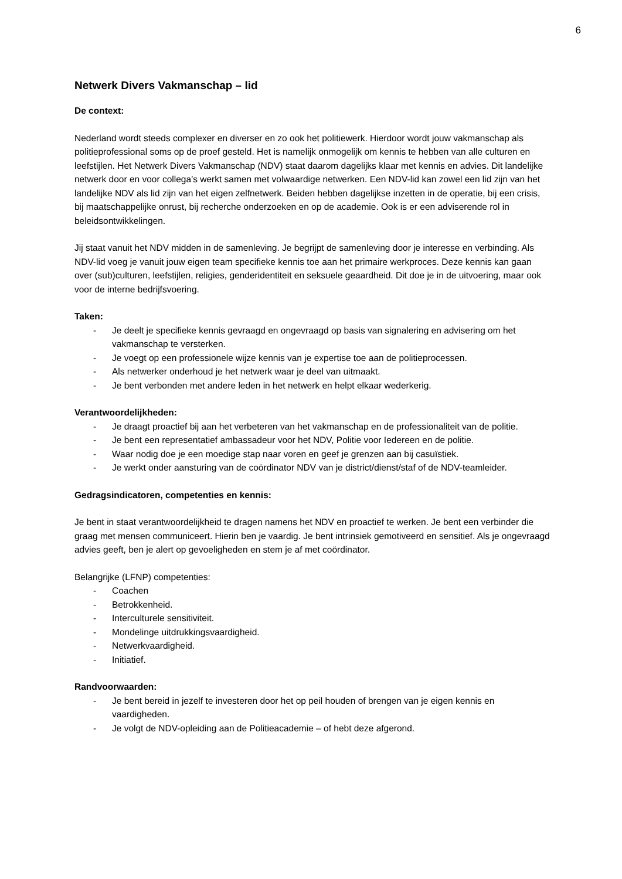6
Netwerk Divers Vakmanschap – lid
De context:
Nederland wordt steeds complexer en diverser en zo ook het politiewerk. Hierdoor wordt jouw vakmanschap als politieprofessional soms op de proef gesteld. Het is namelijk onmogelijk om kennis te hebben van alle culturen en leefstijlen. Het Netwerk Divers Vakmanschap (NDV) staat daarom dagelijks klaar met kennis en advies. Dit landelijke netwerk door en voor collega’s werkt samen met volwaardige netwerken. Een NDV-lid kan zowel een lid zijn van het landelijke NDV als lid zijn van het eigen zelfnetwerk. Beiden hebben dagelijkse inzetten in de operatie, bij een crisis, bij maatschappelijke onrust, bij recherche onderzoeken en op de academie. Ook is er een adviserende rol in beleidsontwikkelingen.
Jij staat vanuit het NDV midden in de samenleving. Je begrijpt de samenleving door je interesse en verbinding. Als NDV-lid voeg je vanuit jouw eigen team specifieke kennis toe aan het primaire werkproces. Deze kennis kan gaan over (sub)culturen, leefstijlen, religies, genderidentiteit en seksuele geaardheid. Dit doe je in de uitvoering, maar ook voor de interne bedrijfsvoering.
Taken:
- Je deelt je specifieke kennis gevraagd en ongevraagd op basis van signalering en advisering om het vakmanschap te versterken.
- Je voegt op een professionele wijze kennis van je expertise toe aan de politieprocessen.
- Als netwerker onderhoud je het netwerk waar je deel van uitmaakt.
- Je bent verbonden met andere leden in het netwerk en helpt elkaar wederkerig.
Verantwoordelijkheden:
- Je draagt proactief bij aan het verbeteren van het vakmanschap en de professionaliteit van de politie.
- Je bent een representatief ambassadeur voor het NDV, Politie voor Iedereen en de politie.
- Waar nodig doe je een moedige stap naar voren en geef je grenzen aan bij casuïstiek.
- Je werkt onder aansturing van de coördinator NDV van je district/dienst/staf of de NDV-teamleider.
Gedragsindicatoren, competenties en kennis:
Je bent in staat verantwoordelijkheid te dragen namens het NDV en proactief te werken. Je bent een verbinder die graag met mensen communiceert. Hierin ben je vaardig. Je bent intrinsiek gemotiveerd en sensitief. Als je ongevraagd advies geeft, ben je alert op gevoeligheden en stem je af met coördinator.
Belangrijke (LFNP) competenties:
- Coachen
- Betrokkenheid.
- Interculturele sensitiviteit.
- Mondelinge uitdrukkingsvaardigheid.
- Netwerkvaardigheid.
- Initiatief.
Randvoorwaarden:
- Je bent bereid in jezelf te investeren door het op peil houden of brengen van je eigen kennis en vaardigheden.
- Je volgt de NDV-opleiding aan de Politieacademie – of hebt deze afgerond.